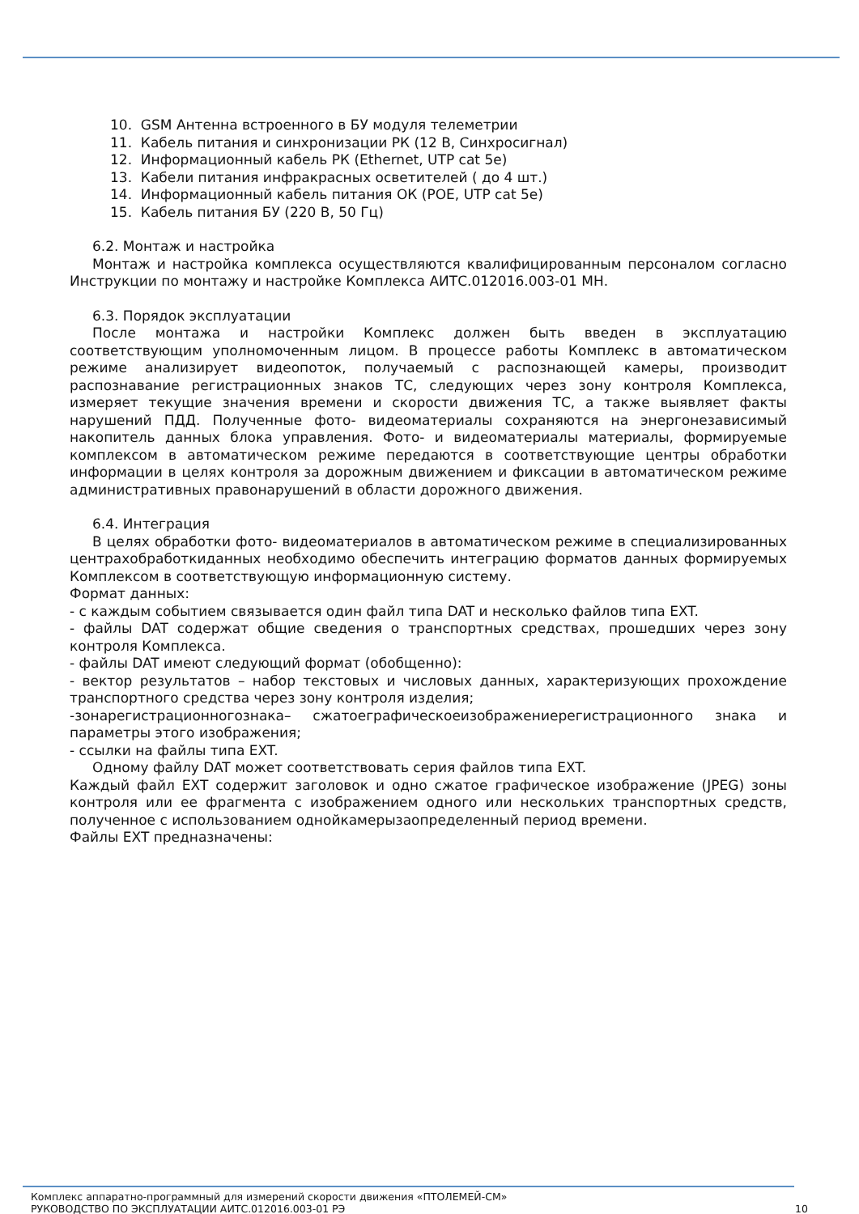10. GSM Антенна встроенного в БУ модуля телеметрии
11. Кабель питания и синхронизации РК (12 В, Синхросигнал)
12. Информационный кабель РК (Ethernet, UTP cat 5e)
13. Кабели питания инфракрасных осветителей ( до 4 шт.)
14. Информационный кабель питания ОК (POE, UTP cat 5e)
15. Кабель питания БУ (220 В, 50 Гц)
6.2. Монтаж и настройка
Монтаж и настройка комплекса осуществляются квалифицированным персоналом согласно Инструкции по монтажу и настройке Комплекса АИТС.012016.003-01 МН.
6.3. Порядок эксплуатации
После монтажа и настройки Комплекс должен быть введен в эксплуатацию соответствующим уполномоченным лицом. В процессе работы Комплекс в автоматическом режиме анализирует видеопоток, получаемый с распознающей камеры, производит распознавание регистрационных знаков ТС, следующих через зону контроля Комплекса, измеряет текущие значения времени и скорости движения ТС, а также выявляет факты нарушений ПДД. Полученные фото- видеоматериалы сохраняются на энергонезависимый накопитель данных блока управления. Фото- и видеоматериалы материалы, формируемые комплексом в автоматическом режиме передаются в соответствующие центры обработки информации в целях контроля за дорожным движением и фиксации в автоматическом режиме административных правонарушений в области дорожного движения.
6.4. Интеграция
В целях обработки фото- видеоматериалов в автоматическом режиме в специализированных центрахобработкиданных необходимо обеспечить интеграцию форматов данных формируемых Комплексом в соответствующую информационную систему.
Формат данных:
- с каждым событием связывается один файл типа DAT и несколько файлов типа EXT.
- файлы DAT содержат общие сведения о транспортных средствах, прошедших через зону контроля Комплекса.
- файлы DAT имеют следующий формат (обобщенно):
- вектор результатов – набор текстовых и числовых данных, характеризующих прохождение транспортного средства через зону контроля изделия;
-зонарегистрационногознака– сжатоеграфическоеизображениерегистрационного знака и параметры этого изображения;
- ссылки на файлы типа EXT.
Одному файлу DAT может соответствовать серия файлов типа EXT.
Каждый файл EXT содержит заголовок и одно сжатое графическое изображение (JPEG) зоны контроля или ее фрагмента с изображением одного или нескольких транспортных средств, полученное с использованием однойкамерызаопределенный период времени.
Файлы EXT предназначены:
Комплекс аппаратно-программный для измерений скорости движения «ПТОЛЕМЕЙ-СМ»
РУКОВОДСТВО ПО ЭКСПЛУАТАЦИИ АИТС.012016.003-01 РЭ 10